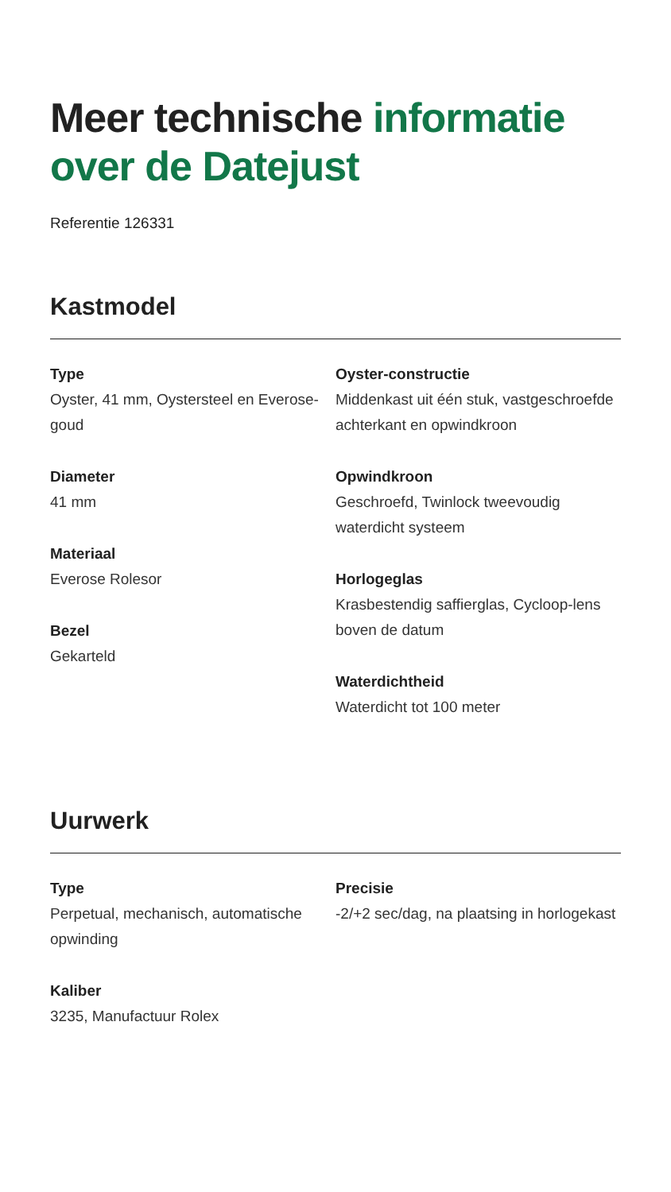Meer technische informatie over de Datejust
Referentie 126331
Kastmodel
Type
Oyster, 41 mm, Oystersteel en Everose-goud
Diameter
41 mm
Materiaal
Everose Rolesor
Bezel
Gekarteld
Oyster-constructie
Middenkast uit één stuk, vastgeschroefde achterkant en opwindkroon
Opwindkroon
Geschroefd, Twinlock tweevoudig waterdicht systeem
Horlogeglas
Krasbestendig saffierglas, Cycloop-lens boven de datum
Waterdichtheid
Waterdicht tot 100 meter
Uurwerk
Type
Perpetual, mechanisch, automatische opwinding
Kaliber
3235, Manufactuur Rolex
Precisie
-2/+2 sec/dag, na plaatsing in horlogekast